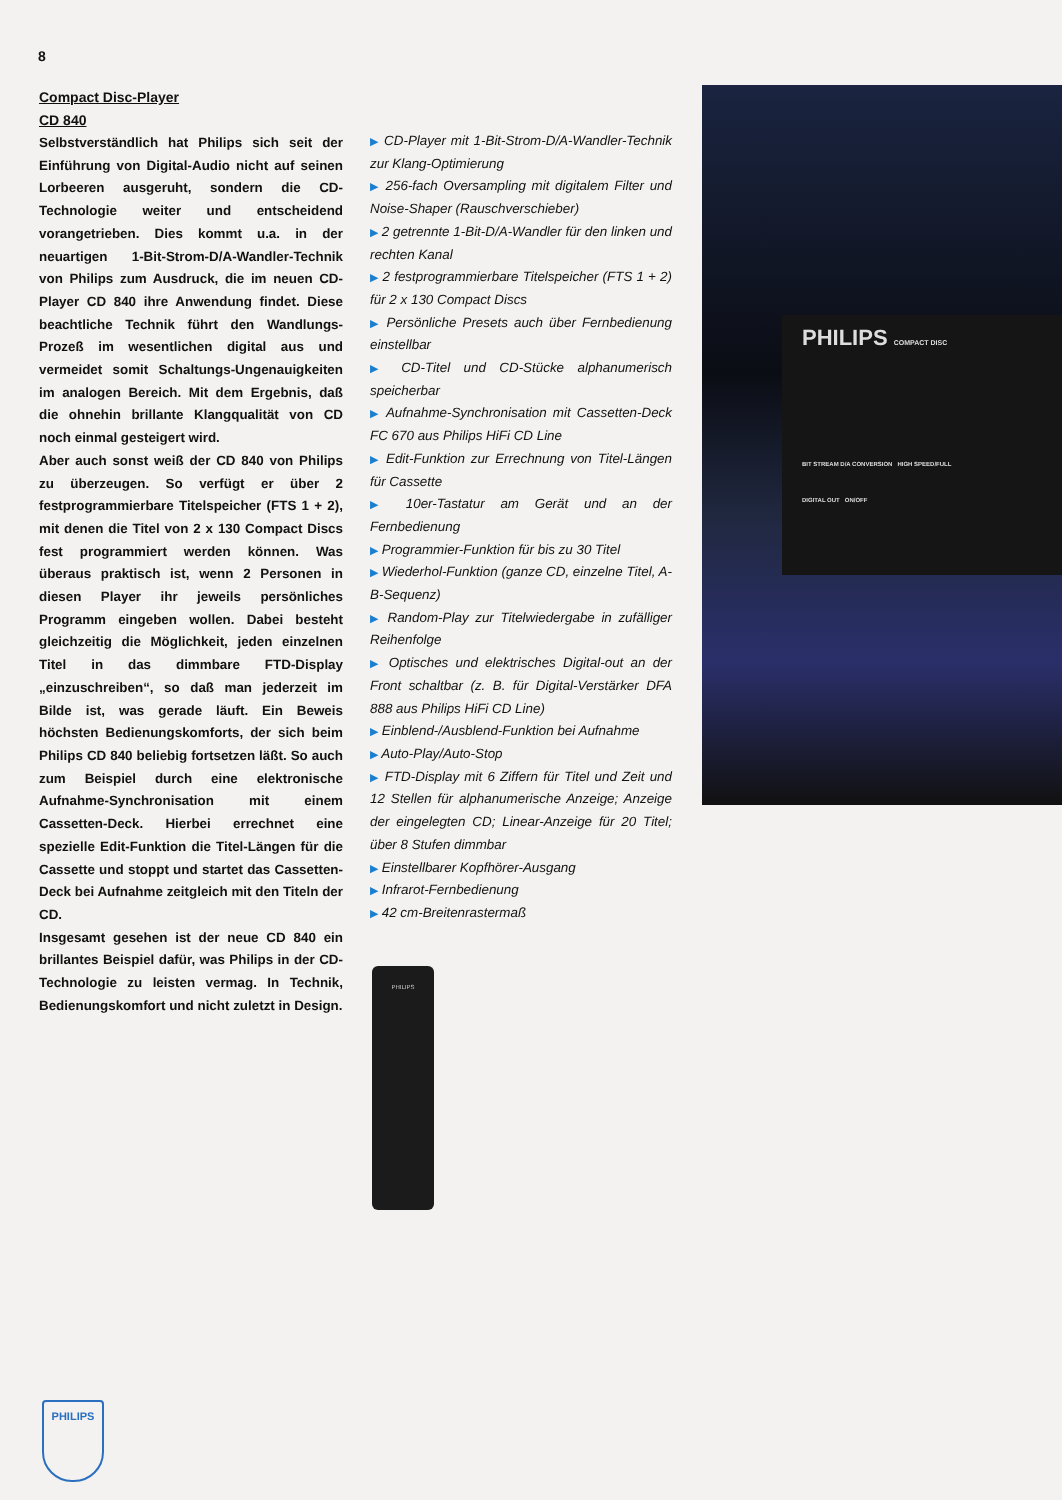8
Compact Disc-Player
CD 840
Selbstverständlich hat Philips sich seit der Einführung von Digital-Audio nicht auf seinen Lorbeeren ausgeruht, sondern die CD-Technologie weiter und entscheidend vorangetrieben. Dies kommt u.a. in der neuartigen 1-Bit-Strom-D/A-Wandler-Technik von Philips zum Ausdruck, die im neuen CD-Player CD 840 ihre Anwendung findet. Diese beachtliche Technik führt den Wandlungs-Prozeß im wesentlichen digital aus und vermeidet somit Schaltungs-Ungenauigkeiten im analogen Bereich. Mit dem Ergebnis, daß die ohnehin brillante Klangqualität von CD noch einmal gesteigert wird.
Aber auch sonst weiß der CD 840 von Philips zu überzeugen. So verfügt er über 2 festprogrammierbare Titelspeicher (FTS 1 + 2), mit denen die Titel von 2 x 130 Compact Discs fest programmiert werden können. Was überaus praktisch ist, wenn 2 Personen in diesen Player ihr jeweils persönliches Programm eingeben wollen. Dabei besteht gleichzeitig die Möglichkeit, jeden einzelnen Titel in das dimmbare FTD-Display „einzuschreiben“, so daß man jederzeit im Bilde ist, was gerade läuft. Ein Beweis höchsten Bedienungskomforts, der sich beim Philips CD 840 beliebig fortsetzen läßt. So auch zum Beispiel durch eine elektronische Aufnahme-Synchronisation mit einem Cassetten-Deck. Hierbei errechnet eine spezielle Edit-Funktion die Titel-Längen für die Cassette und stoppt und startet das Cassetten-Deck bei Aufnahme zeitgleich mit den Titeln der CD.
Insgesamt gesehen ist der neue CD 840 ein brillantes Beispiel dafür, was Philips in der CD-Technologie zu leisten vermag. In Technik, Bedienungskomfort und nicht zuletzt in Design.
▶ CD-Player mit 1-Bit-Strom-D/A-Wandler-Technik zur Klang-Optimierung
▶ 256-fach Oversampling mit digitalem Filter und Noise-Shaper (Rauschverschieber)
▶ 2 getrennte 1-Bit-D/A-Wandler für den linken und rechten Kanal
▶ 2 festprogrammierbare Titelspeicher (FTS 1 + 2) für 2 x 130 Compact Discs
▶ Persönliche Presets auch über Fernbedienung einstellbar
▶ CD-Titel und CD-Stücke alphanumerisch speicherbar
▶ Aufnahme-Synchronisation mit Cassetten-Deck FC 670 aus Philips HiFi CD Line
▶ Edit-Funktion zur Errechnung von Titel-Längen für Cassette
▶ 10er-Tastatur am Gerät und an der Fernbedienung
▶ Programmier-Funktion für bis zu 30 Titel
▶ Wiederhol-Funktion (ganze CD, einzelne Titel, A-B-Sequenz)
▶ Random-Play zur Titelwiedergabe in zufälliger Reihenfolge
▶ Optisches und elektrisches Digital-out an der Front schaltbar (z. B. für Digital-Verstärker DFA 888 aus Philips HiFi CD Line)
▶ Einblend-/Ausblend-Funktion bei Aufnahme
▶ Auto-Play/Auto-Stop
▶ FTD-Display mit 6 Ziffern für Titel und Zeit und 12 Stellen für alphanumerische Anzeige; Anzeige der eingelegten CD; Linear-Anzeige für 20 Titel; über 8 Stufen dimmbar
▶ Einstellbarer Kopfhörer-Ausgang
▶ Infrarot-Fernbedienung
▶ 42 cm-Breitenrastermaß
PHILIPS COMPACT DISC
BIT STREAM D/A CONVERSION HIGH SPEED/FULL
DIGITAL OUT ON/OFF
PHILIPS
PHILIPS